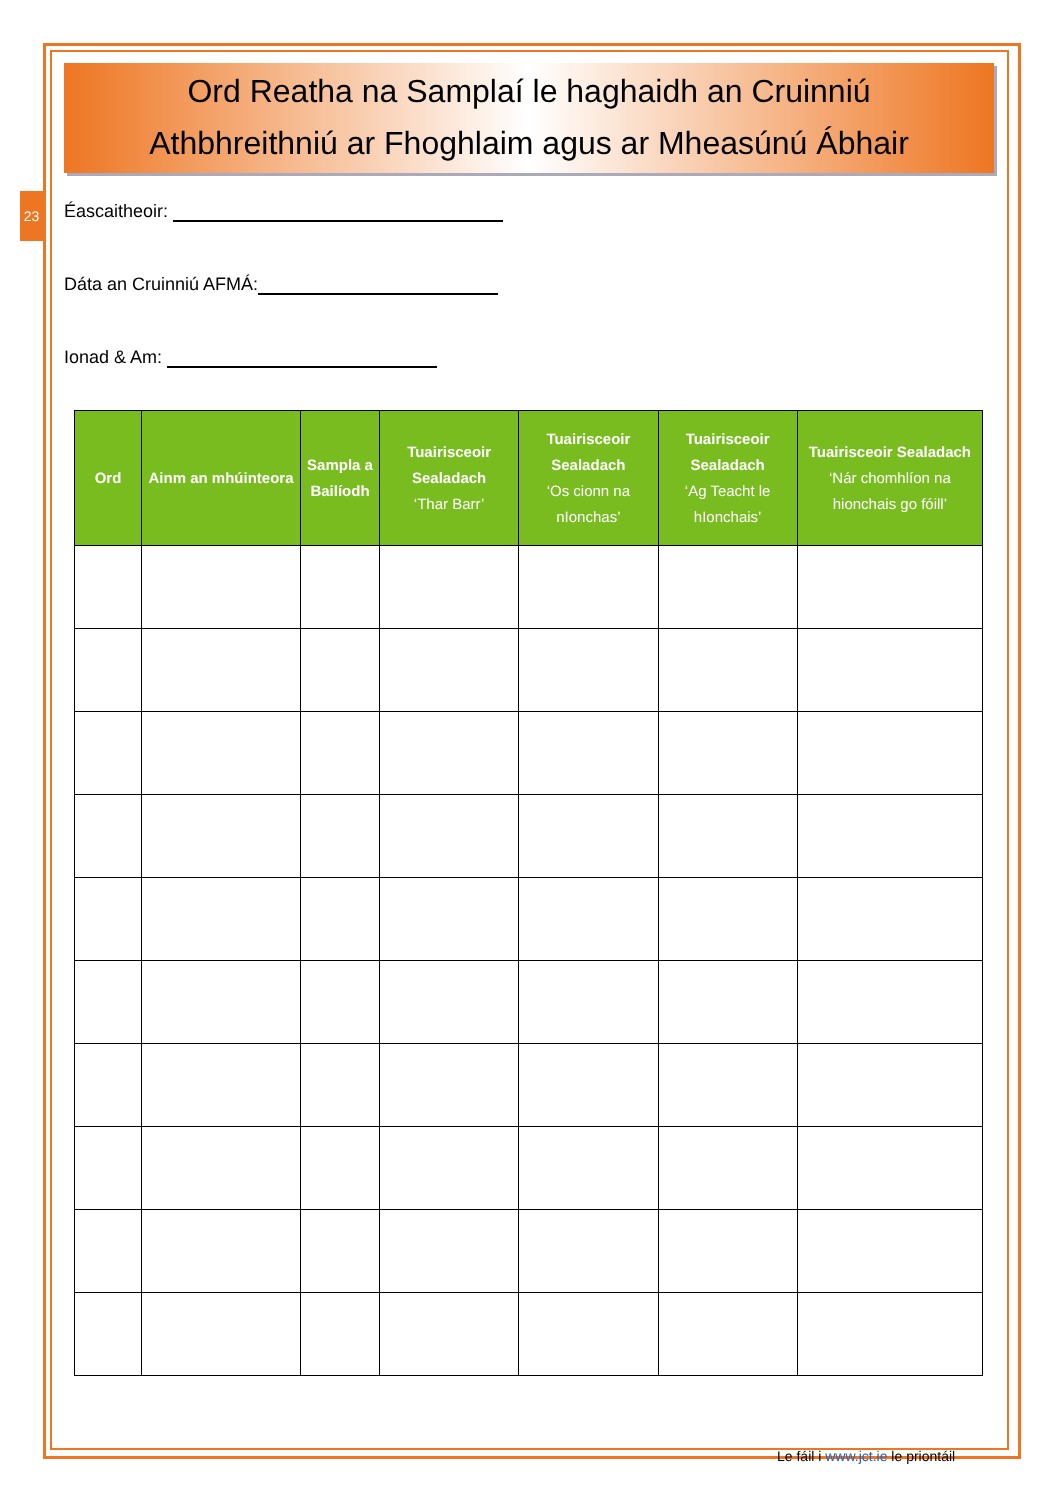23
Ord Reatha na Samplaí le haghaidh an Cruinniú
Athbhreithniú ar Fhoghlaim agus ar Mheasúnú Ábhair
Éascaitheoir:
Dáta an Cruinniú AFMÁ:
Ionad & Am:
| Ord | Ainm an mhúinteora | Sampla a Bailíodh | Tuairisceoir Sealadach ‘Thar Barr’ | Tuairisceoir Sealadach ‘Os cionn na nIonchas’ | Tuairisceoir Sealadach ‘Ag Teacht le hIonchais’ | Tuairisceoir Sealadach ‘Nár chomhlíon na hionchais go fóill’ |
| --- | --- | --- | --- | --- | --- | --- |
Le fáil i www.jct.ie le priontáil